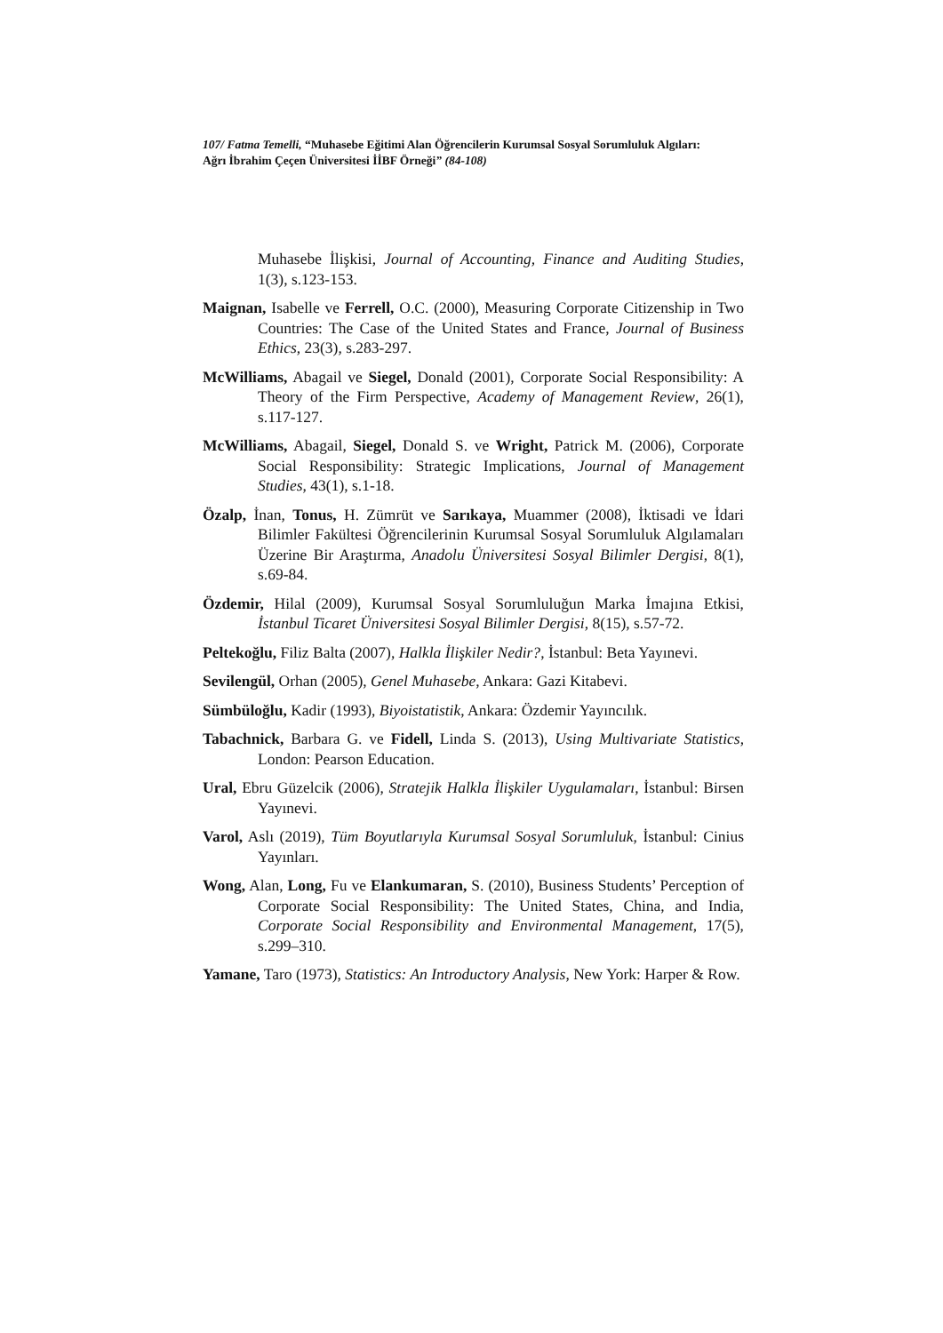107/ Fatma Temelli, “Muhasebe Eğitimi Alan Öğrencilerin Kurumsal Sosyal Sorumluluk Algıları: Ağrı İbrahim Çeçen Üniversitesi İİBF Örneği” (84-108)
Muhasebe İlişkisi, Journal of Accounting, Finance and Auditing Studies, 1(3), s.123-153.
Maignan, Isabelle ve Ferrell, O.C. (2000), Measuring Corporate Citizenship in Two Countries: The Case of the United States and France, Journal of Business Ethics, 23(3), s.283-297.
McWilliams, Abagail ve Siegel, Donald (2001), Corporate Social Responsibility: A Theory of the Firm Perspective, Academy of Management Review, 26(1), s.117-127.
McWilliams, Abagail, Siegel, Donald S. ve Wright, Patrick M. (2006), Corporate Social Responsibility: Strategic Implications, Journal of Management Studies, 43(1), s.1-18.
Özalp, İnan, Tonus, H. Zümrüt ve Sarıkaya, Muammer (2008), İktisadi ve İdari Bilimler Fakültesi Öğrencilerinin Kurumsal Sosyal Sorumluluk Algılamaları Üzerine Bir Araştırma, Anadolu Üniversitesi Sosyal Bilimler Dergisi, 8(1), s.69-84.
Özdemir, Hilal (2009), Kurumsal Sosyal Sorumluluğun Marka İmajına Etkisi, İstanbul Ticaret Üniversitesi Sosyal Bilimler Dergisi, 8(15), s.57-72.
Peltekoğlu, Filiz Balta (2007), Halkla İlişkiler Nedir?, İstanbul: Beta Yayınevi.
Sevilengül, Orhan (2005), Genel Muhasebe, Ankara: Gazi Kitabevi.
Sümbüloğlu, Kadir (1993), Biyoistatistik, Ankara: Özdemir Yayıncılık.
Tabachnick, Barbara G. ve Fidell, Linda S. (2013), Using Multivariate Statistics, London: Pearson Education.
Ural, Ebru Güzelcik (2006), Stratejik Halkla İlişkiler Uygulamaları, İstanbul: Birsen Yayınevi.
Varol, Aslı (2019), Tüm Boyutlarıyla Kurumsal Sosyal Sorumluluk, İstanbul: Cinius Yayınları.
Wong, Alan, Long, Fu ve Elankumaran, S. (2010), Business Students’ Perception of Corporate Social Responsibility: The United States, China, and India, Corporate Social Responsibility and Environmental Management, 17(5), s.299–310.
Yamane, Taro (1973), Statistics: An Introductory Analysis, New York: Harper & Row.